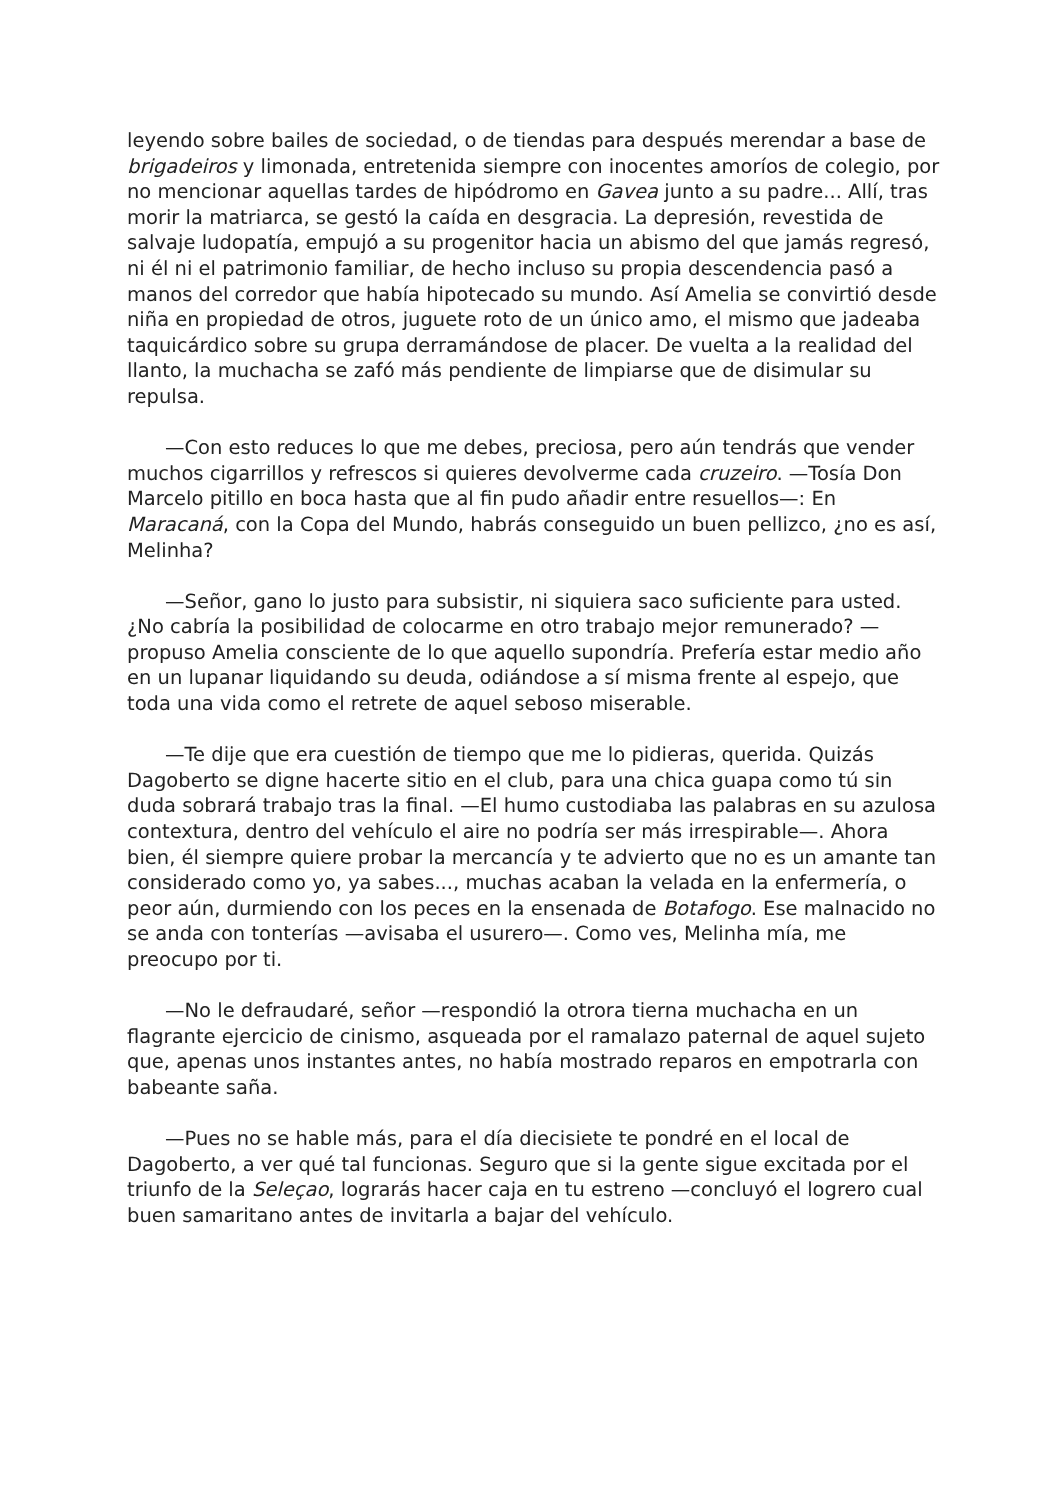leyendo sobre bailes de sociedad, o de tiendas para después merendar a base de brigadeiros y limonada, entretenida siempre con inocentes amoríos de colegio, por no mencionar aquellas tardes de hipódromo en Gavea junto a su padre... Allí, tras morir la matriarca, se gestó la caída en desgracia. La depresión, revestida de salvaje ludopatía, empujó a su progenitor hacia un abismo del que jamás regresó, ni él ni el patrimonio familiar, de hecho incluso su propia descendencia pasó a manos del corredor que había hipotecado su mundo. Así Amelia se convirtió desde niña en propiedad de otros, juguete roto de un único amo, el mismo que jadeaba taquicárdico sobre su grupa derramándose de placer. De vuelta a la realidad del llanto, la muchacha se zafó más pendiente de limpiarse que de disimular su repulsa.
—Con esto reduces lo que me debes, preciosa, pero aún tendrás que vender muchos cigarrillos y refrescos si quieres devolverme cada cruzeiro. —Tosía Don Marcelo pitillo en boca hasta que al fin pudo añadir entre resuellos—: En Maracaná, con la Copa del Mundo, habrás conseguido un buen pellizco, ¿no es así, Melinha?
—Señor, gano lo justo para subsistir, ni siquiera saco suficiente para usted. ¿No cabría la posibilidad de colocarme en otro trabajo mejor remunerado? —propuso Amelia consciente de lo que aquello supondría. Prefería estar medio año en un lupanar liquidando su deuda, odiándose a sí misma frente al espejo, que toda una vida como el retrete de aquel seboso miserable.
—Te dije que era cuestión de tiempo que me lo pidieras, querida. Quizás Dagoberto se digne hacerte sitio en el club, para una chica guapa como tú sin duda sobrará trabajo tras la final. —El humo custodiaba las palabras en su azulosa contextura, dentro del vehículo el aire no podría ser más irrespirable—. Ahora bien, él siempre quiere probar la mercancía y te advierto que no es un amante tan considerado como yo, ya sabes..., muchas acaban la velada en la enfermería, o peor aún, durmiendo con los peces en la ensenada de Botafogo. Ese malnacido no se anda con tonterías —avisaba el usurero—. Como ves, Melinha mía, me preocupo por ti.
—No le defraudaré, señor —respondió la otrora tierna muchacha en un flagrante ejercicio de cinismo, asqueada por el ramalazo paternal de aquel sujeto que, apenas unos instantes antes, no había mostrado reparos en empotrarla con babeante saña.
—Pues no se hable más, para el día diecisiete te pondré en el local de Dagoberto, a ver qué tal funcionas. Seguro que si la gente sigue excitada por el triunfo de la Seleçao, lograrás hacer caja en tu estreno —concluyó el logrero cual buen samaritano antes de invitarla a bajar del vehículo.